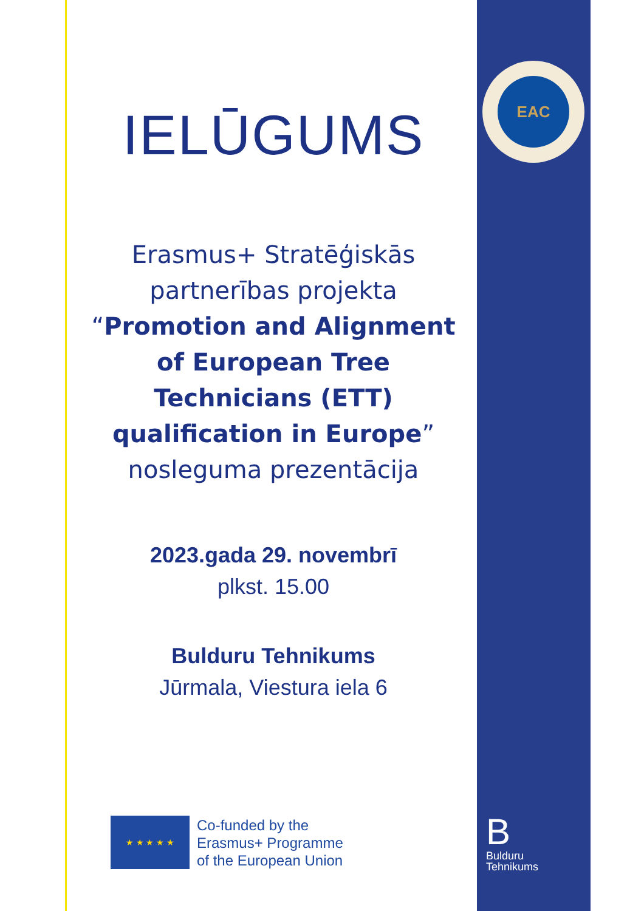EAC
IELŪGUMS
Erasmus+ Stratēģiskās partnerības projekta “Promotion and Alignment of European Tree Technicians (ETT) qualification in Europe” nosleguma prezentācija
2023.gada 29. novembrī
plkst. 15.00
Bulduru Tehnikums
Jūrmala, Viestura iela 6
★ ★ ★ ★ ★
Co-funded by the
Erasmus+ Programme
of the European Union
B
Bulduru
Tehnikums